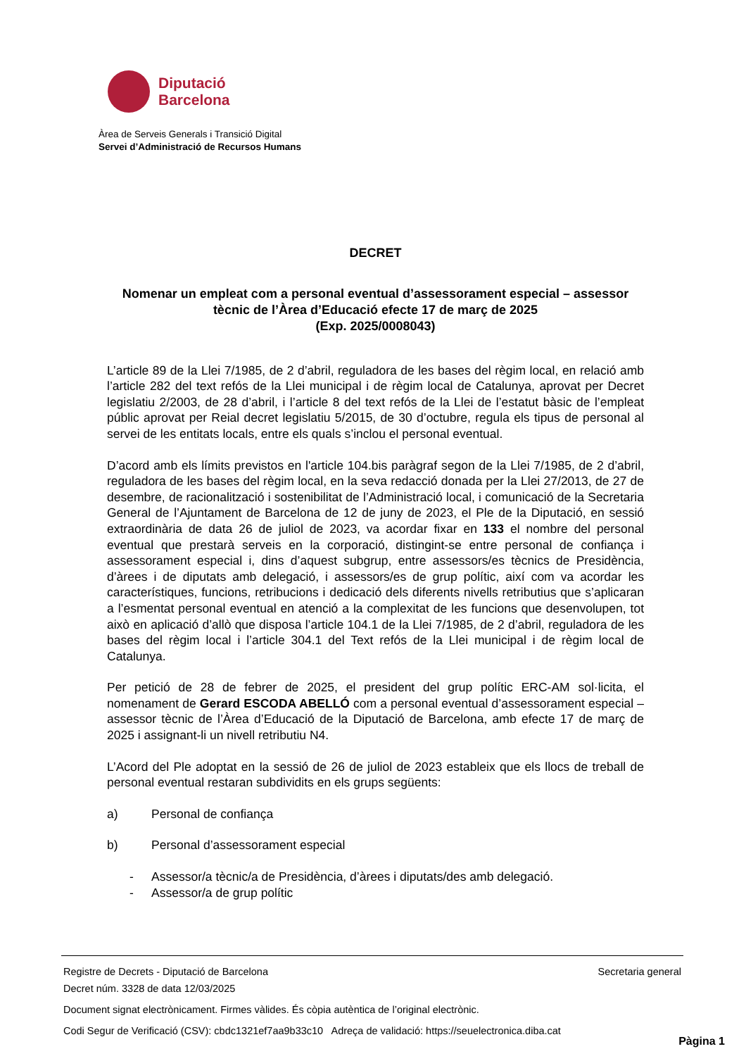Diputació
Barcelona
Àrea de Serveis Generals i Transició Digital
Servei d’Administració de Recursos Humans
DECRET
Nomenar un empleat com a personal eventual d’assessorament especial – assessor tècnic de l’Àrea d’Educació efecte 17 de març de 2025
(Exp. 2025/0008043)
L’article 89 de la Llei 7/1985, de 2 d’abril, reguladora de les bases del règim local, en relació amb l’article 282 del text refós de la Llei municipal i de règim local de Catalunya, aprovat per Decret legislatiu 2/2003, de 28 d’abril, i l’article 8 del text refós de la Llei de l’estatut bàsic de l’empleat públic aprovat per Reial decret legislatiu 5/2015, de 30 d’octubre, regula els tipus de personal al servei de les entitats locals, entre els quals s’inclou el personal eventual.
D’acord amb els límits previstos en l'article 104.bis paràgraf segon de la Llei 7/1985, de 2 d’abril, reguladora de les bases del règim local, en la seva redacció donada per la Llei 27/2013, de 27 de desembre, de racionalització i sostenibilitat de l’Administració local, i comunicació de la Secretaria General de l’Ajuntament de Barcelona de 12 de juny de 2023, el Ple de la Diputació, en sessió extraordinària de data 26 de juliol de 2023, va acordar fixar en 133 el nombre del personal eventual que prestarà serveis en la corporació, distingint-se entre personal de confiança i assessorament especial i, dins d’aquest subgrup, entre assessors/es tècnics de Presidència, d’àrees i de diputats amb delegació, i assessors/es de grup polític, així com va acordar les característiques, funcions, retribucions i dedicació dels diferents nivells retributius que s’aplicaran a l’esmentat personal eventual en atenció a la complexitat de les funcions que desenvolupen, tot això en aplicació d’allò que disposa l’article 104.1 de la Llei 7/1985, de 2 d’abril, reguladora de les bases del règim local i l’article 304.1 del Text refós de la Llei municipal i de règim local de Catalunya.
Per petició de 28 de febrer de 2025, el president del grup polític ERC-AM sol·licita, el nomenament de Gerard ESCODA ABELLÓ com a personal eventual d’assessorament especial – assessor tècnic de l’Àrea d’Educació de la Diputació de Barcelona, amb efecte 17 de març de 2025 i assignant-li un nivell retributiu N4.
L’Acord del Ple adoptat en la sessió de 26 de juliol de 2023 estableix que els llocs de treball de personal eventual restaran subdividits en els grups següents:
a) Personal de confiança
b) Personal d’assessorament especial
- Assessor/a tècnic/a de Presidència, d’àrees i diputats/des amb delegació.
- Assessor/a de grup polític
Registre de Decrets - Diputació de Barcelona Secretaria general
Decret núm. 3328 de data 12/03/2025
Document signat electrònicament. Firmes vàlides. És còpia autèntica de l’original electrònic.
Codi Segur de Verificació (CSV): cbdc1321ef7aa9b33c10 Adreça de validació: https://seuelectronica.diba.cat
Pàgina 1